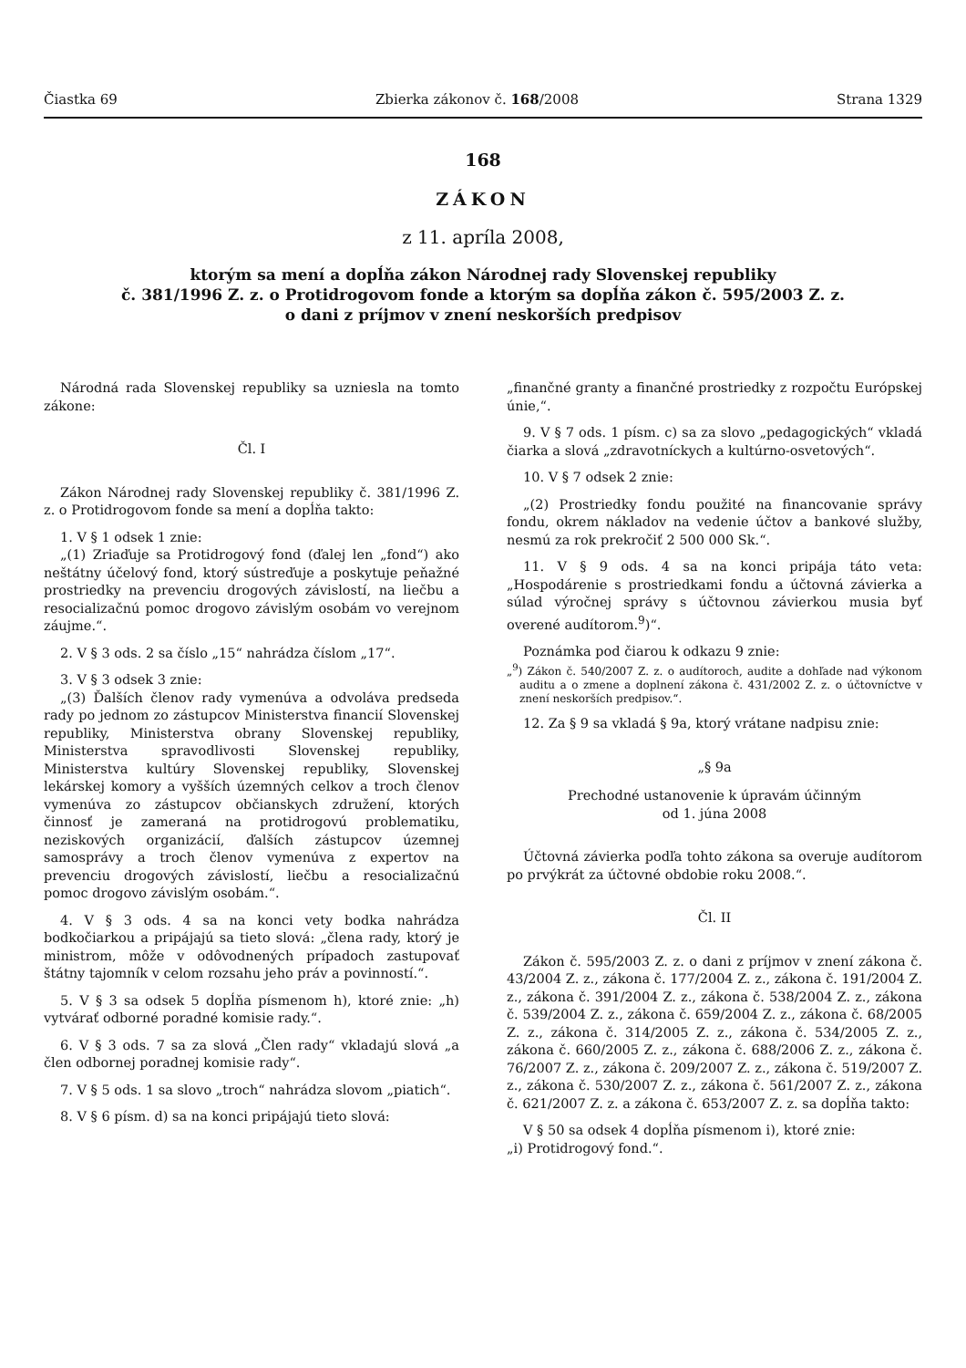Čiastka 69 Zbierka zákonov č. 168/2008 Strana 1329
168
ZÁKON
z 11. apríla 2008,
ktorým sa mení a dopĺňa zákon Národnej rady Slovenskej republiky
č. 381/1996 Z. z. o Protidrogovom fonde a ktorým sa dopĺňa zákon č. 595/2003 Z. z.
o dani z príjmov v znení neskorších predpisov
Národná rada Slovenskej republiky sa uzniesla na tomto zákone:
Čl. I
Zákon Národnej rady Slovenskej republiky č. 381/1996 Z. z. o Protidrogovom fonde sa mení a dopĺňa takto:
1. V § 1 odsek 1 znie:
„(1) Zriaďuje sa Protidrogový fond (ďalej len „fond“) ako neštátny účelový fond, ktorý sústreďuje a poskytuje peňažné prostriedky na prevenciu drogových závislostí, na liečbu a resocializačnú pomoc drogovo závislým osobám vo verejnom záujme.“.
2. V § 3 ods. 2 sa číslo „15“ nahrádza číslom „17“.
3. V § 3 odsek 3 znie:
„(3) Ďalších členov rady vymenúva a odvoláva predseda rady po jednom zo zástupcov Ministerstva financií Slovenskej republiky, Ministerstva obrany Slovenskej republiky, Ministerstva spravodlivosti Slovenskej republiky, Ministerstva kultúry Slovenskej republiky, Slovenskej lekárskej komory a vyšších územných celkov a troch členov vymenúva zo zástupcov občianskych združení, ktorých činnosť je zameraná na protidrogovú problematiku, neziskových organizácií, ďalších zástupcov územnej samosprávy a troch členov vymenúva z expertov na prevenciu drogových závislostí, liečbu a resocializačnú pomoc drogovo závislým osobám.“.
4. V § 3 ods. 4 sa na konci vety bodka nahrádza bodkočiarkou a pripájajú sa tieto slová: „člena rady, ktorý je ministrom, môže v odôvodnených prípadoch zastupovať štátny tajomník v celom rozsahu jeho práv a povinností.“.
5. V § 3 sa odsek 5 dopĺňa písmenom h), ktoré znie: „h) vytvárať odborné poradné komisie rady.“.
6. V § 3 ods. 7 sa za slová „Člen rady“ vkladajú slová „a člen odbornej poradnej komisie rady“.
7. V § 5 ods. 1 sa slovo „troch“ nahrádza slovom „piatich“.
8. V § 6 písm. d) sa na konci pripájajú tieto slová:
„finančné granty a finančné prostriedky z rozpočtu Európskej únie,“.
9. V § 7 ods. 1 písm. c) sa za slovo „pedagogických“ vkladá čiarka a slová „zdravotníckych a kultúrno-osvetových“.
10. V § 7 odsek 2 znie:
„(2) Prostriedky fondu použité na financovanie správy fondu, okrem nákladov na vedenie účtov a bankové služby, nesmú za rok prekročiť 2 500 000 Sk.“.
11. V § 9 ods. 4 sa na konci pripája táto veta: „Hospodárenie s prostriedkami fondu a účtovná závierka a súlad výročnej správy s účtovnou závierkou musia byť overené audítorom.<sup>9</sup>)“.
Poznámka pod čiarou k odkazu 9 znie:
„<sup>9</sup>) Zákon č. 540/2007 Z. z. o audítoroch, audite a dohľade nad výkonom auditu a o zmene a doplnení zákona č. 431/2002 Z. z. o účtovníctve v znení neskorších predpisov.“.
12. Za § 9 sa vkladá § 9a, ktorý vrátane nadpisu znie:
„§ 9a
Prechodné ustanovenie k úpravám účinným
od 1. júna 2008
Účtovná závierka podľa tohto zákona sa overuje audítorom po prvýkrát za účtovné obdobie roku 2008.“.
Čl. II
Zákon č. 595/2003 Z. z. o dani z príjmov v znení zákona č. 43/2004 Z. z., zákona č. 177/2004 Z. z., zákona č. 191/2004 Z. z., zákona č. 391/2004 Z. z., zákona č. 538/2004 Z. z., zákona č. 539/2004 Z. z., zákona č. 659/2004 Z. z., zákona č. 68/2005 Z. z., zákona č. 314/2005 Z. z., zákona č. 534/2005 Z. z., zákona č. 660/2005 Z. z., zákona č. 688/2006 Z. z., zákona č. 76/2007 Z. z., zákona č. 209/2007 Z. z., zákona č. 519/2007 Z. z., zákona č. 530/2007 Z. z., zákona č. 561/2007 Z. z., zákona č. 621/2007 Z. z. a zákona č. 653/2007 Z. z. sa dopĺňa takto:
V § 50 sa odsek 4 dopĺňa písmenom i), ktoré znie:
„i) Protidrogový fond.“.